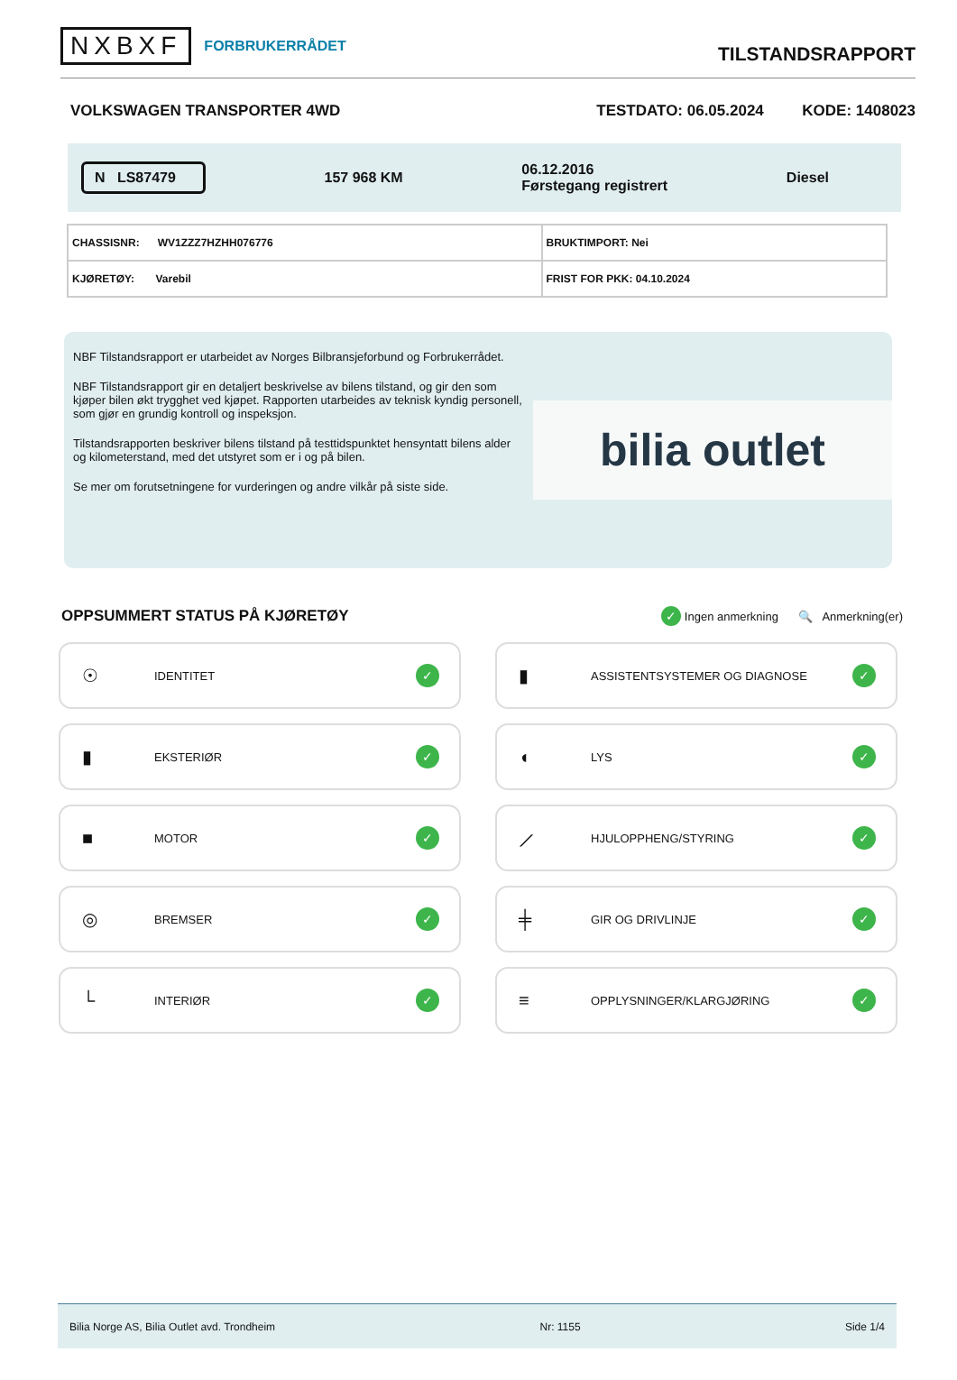NXBXF FORBRUKERRÅDET
TILSTANDSRAPPORT
VOLKSWAGEN TRANSPORTER 4WD TESTDATO: 06.05.2024 KODE: 1408023
N LS87479 157 968 KM 06.12.2016
Førstegang registrert Diesel
| CHASSISNR: WV1ZZZ7HZHH076776 | BRUKTIMPORT: Nei |
| KJØRETØY: Varebil | FRIST FOR PKK: 04.10.2024 |
NBF Tilstandsrapport er utarbeidet av Norges Bilbransjeforbund og Forbrukerrådet.
NBF Tilstandsrapport gir en detaljert beskrivelse av bilens tilstand, og gir den som kjøper bilen økt trygghet ved kjøpet. Rapporten utarbeides av teknisk kyndig personell, som gjør en grundig kontroll og inspeksjon.
Tilstandsrapporten beskriver bilens tilstand på testtidspunktet hensyntatt bilens alder og kilometerstand, med det utstyret som er i og på bilen.
Se mer om forutsetningene for vurderingen og andre vilkår på siste side.
bilia outlet
OPPSUMMERT STATUS PÅ KJØRETØY
✓ Ingen anmerkning 🔍 Anmerkning(er)
☉ IDENTITET ✓
▮ ASSISTENTSYSTEMER OG DIAGNOSE ✓
▮ EKSTERIØR ✓
◖ LYS ✓
■ MOTOR ✓
⟋ HJULOPPHENG/STYRING ✓
◎ BREMSER ✓
╪ GIR OG DRIVLINJE ✓
└ INTERIØR ✓
≡ OPPLYSNINGER/KLARGJØRING ✓
Bilia Norge AS, Bilia Outlet avd. Trondheim Nr: 1155 Side 1/4